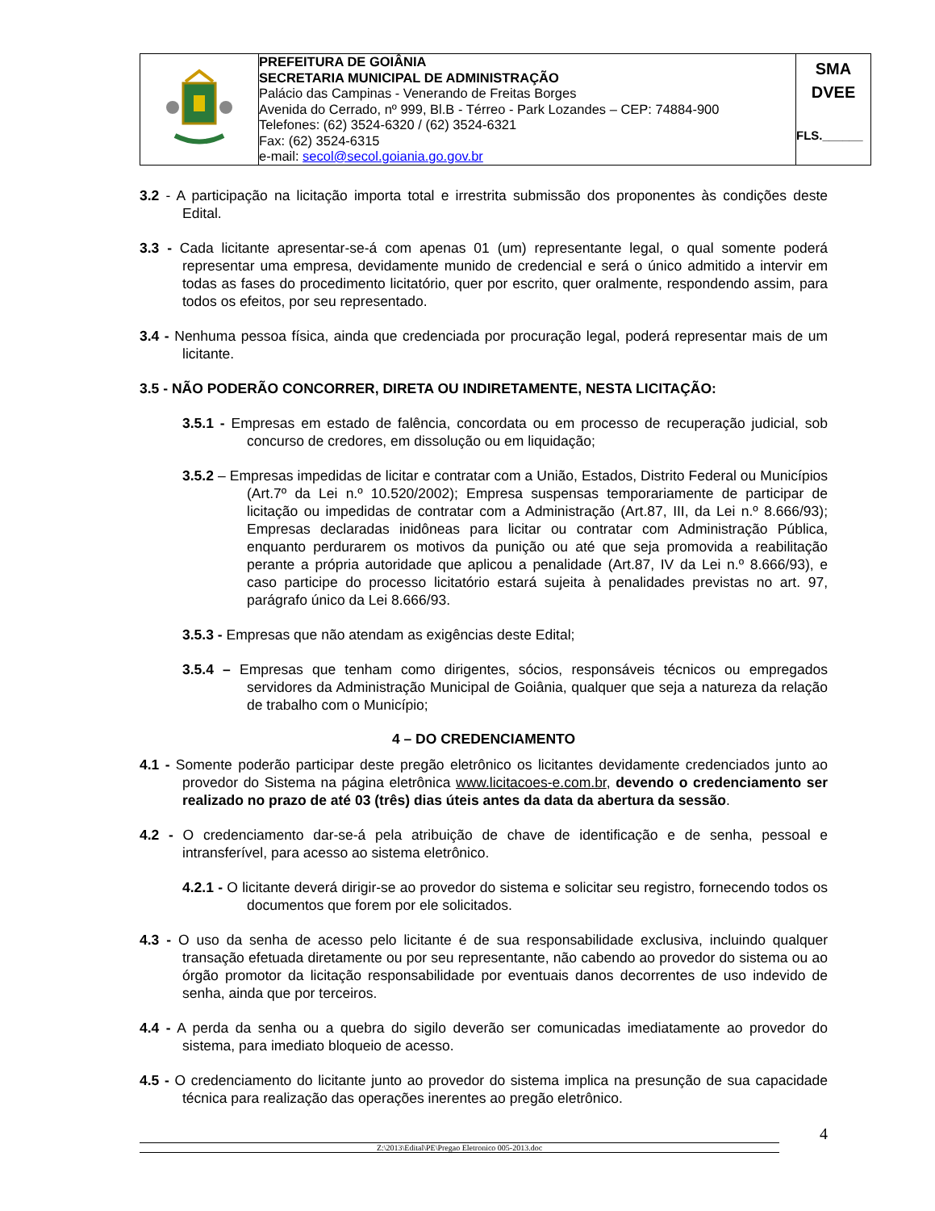| | PREFEITURA DE GOIÂNIA SECRETARIA MUNICIPAL DE ADMINISTRAÇÃO Palácio das Campinas - Venerando de Freitas Borges Avenida do Cerrado, nº 999, Bl.B - Térreo - Park Lozandes – CEP: 74884-900 Telefones: (62) 3524-6320 / (62) 3524-6321 Fax: (62) 3524-6315 e-mail: secol@secol.goiania.go.gov.br | SMA DVEE FLS.______ |
3.2 - A participação na licitação importa total e irrestrita submissão dos proponentes às condições deste Edital.
3.3 - Cada licitante apresentar-se-á com apenas 01 (um) representante legal, o qual somente poderá representar uma empresa, devidamente munido de credencial e será o único admitido a intervir em todas as fases do procedimento licitatório, quer por escrito, quer oralmente, respondendo assim, para todos os efeitos, por seu representado.
3.4 - Nenhuma pessoa física, ainda que credenciada por procuração legal, poderá representar mais de um licitante.
3.5 - NÃO PODERÃO CONCORRER, DIRETA OU INDIRETAMENTE, NESTA LICITAÇÃO:
3.5.1 - Empresas em estado de falência, concordata ou em processo de recuperação judicial, sob concurso de credores, em dissolução ou em liquidação;
3.5.2 – Empresas impedidas de licitar e contratar com a União, Estados, Distrito Federal ou Municípios (Art.7º da Lei n.º 10.520/2002); Empresa suspensas temporariamente de participar de licitação ou impedidas de contratar com a Administração (Art.87, III, da Lei n.º 8.666/93); Empresas declaradas inidôneas para licitar ou contratar com Administração Pública, enquanto perdurarem os motivos da punição ou até que seja promovida a reabilitação perante a própria autoridade que aplicou a penalidade (Art.87, IV da Lei n.º 8.666/93), e caso participe do processo licitatório estará sujeita à penalidades previstas no art. 97, parágrafo único da Lei 8.666/93.
3.5.3 - Empresas que não atendam as exigências deste Edital;
3.5.4 – Empresas que tenham como dirigentes, sócios, responsáveis técnicos ou empregados servidores da Administração Municipal de Goiânia, qualquer que seja a natureza da relação de trabalho com o Município;
4 – DO CREDENCIAMENTO
4.1 - Somente poderão participar deste pregão eletrônico os licitantes devidamente credenciados junto ao provedor do Sistema na página eletrônica www.licitacoes-e.com.br, devendo o credenciamento ser realizado no prazo de até 03 (três) dias úteis antes da data da abertura da sessão.
4.2 - O credenciamento dar-se-á pela atribuição de chave de identificação e de senha, pessoal e intransferível, para acesso ao sistema eletrônico.
4.2.1 - O licitante deverá dirigir-se ao provedor do sistema e solicitar seu registro, fornecendo todos os documentos que forem por ele solicitados.
4.3 - O uso da senha de acesso pelo licitante é de sua responsabilidade exclusiva, incluindo qualquer transação efetuada diretamente ou por seu representante, não cabendo ao provedor do sistema ou ao órgão promotor da licitação responsabilidade por eventuais danos decorrentes de uso indevido de senha, ainda que por terceiros.
4.4 - A perda da senha ou a quebra do sigilo deverão ser comunicadas imediatamente ao provedor do sistema, para imediato bloqueio de acesso.
4.5 - O credenciamento do licitante junto ao provedor do sistema implica na presunção de sua capacidade técnica para realização das operações inerentes ao pregão eletrônico.
Z:\2013\Edital\PE\Pregao Eletronico 005-2013.doc
4